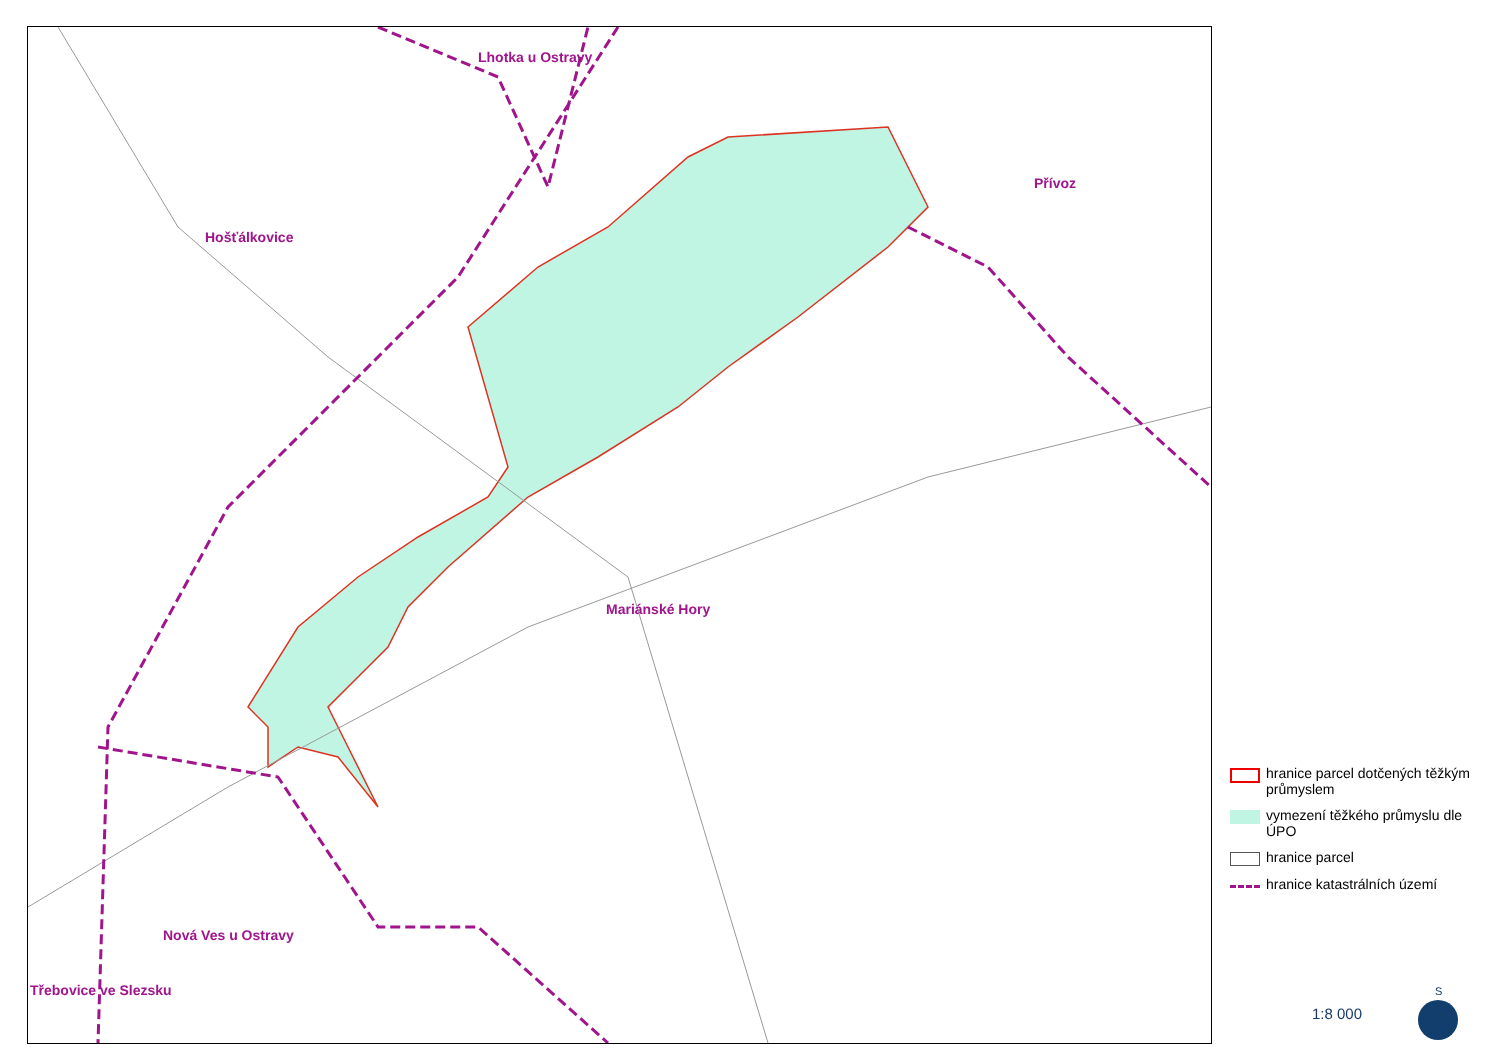Lhotka u Ostravy
Přívoz
Hošťálkovice
Mariánské Hory
Nová Ves u Ostravy
Třebovice ve Slezsku
hranice parcel dotčených těžkým průmyslem
vymezení těžkého průmyslu dle ÚPO
hranice parcel
hranice katastrálních území
1:8 000
S